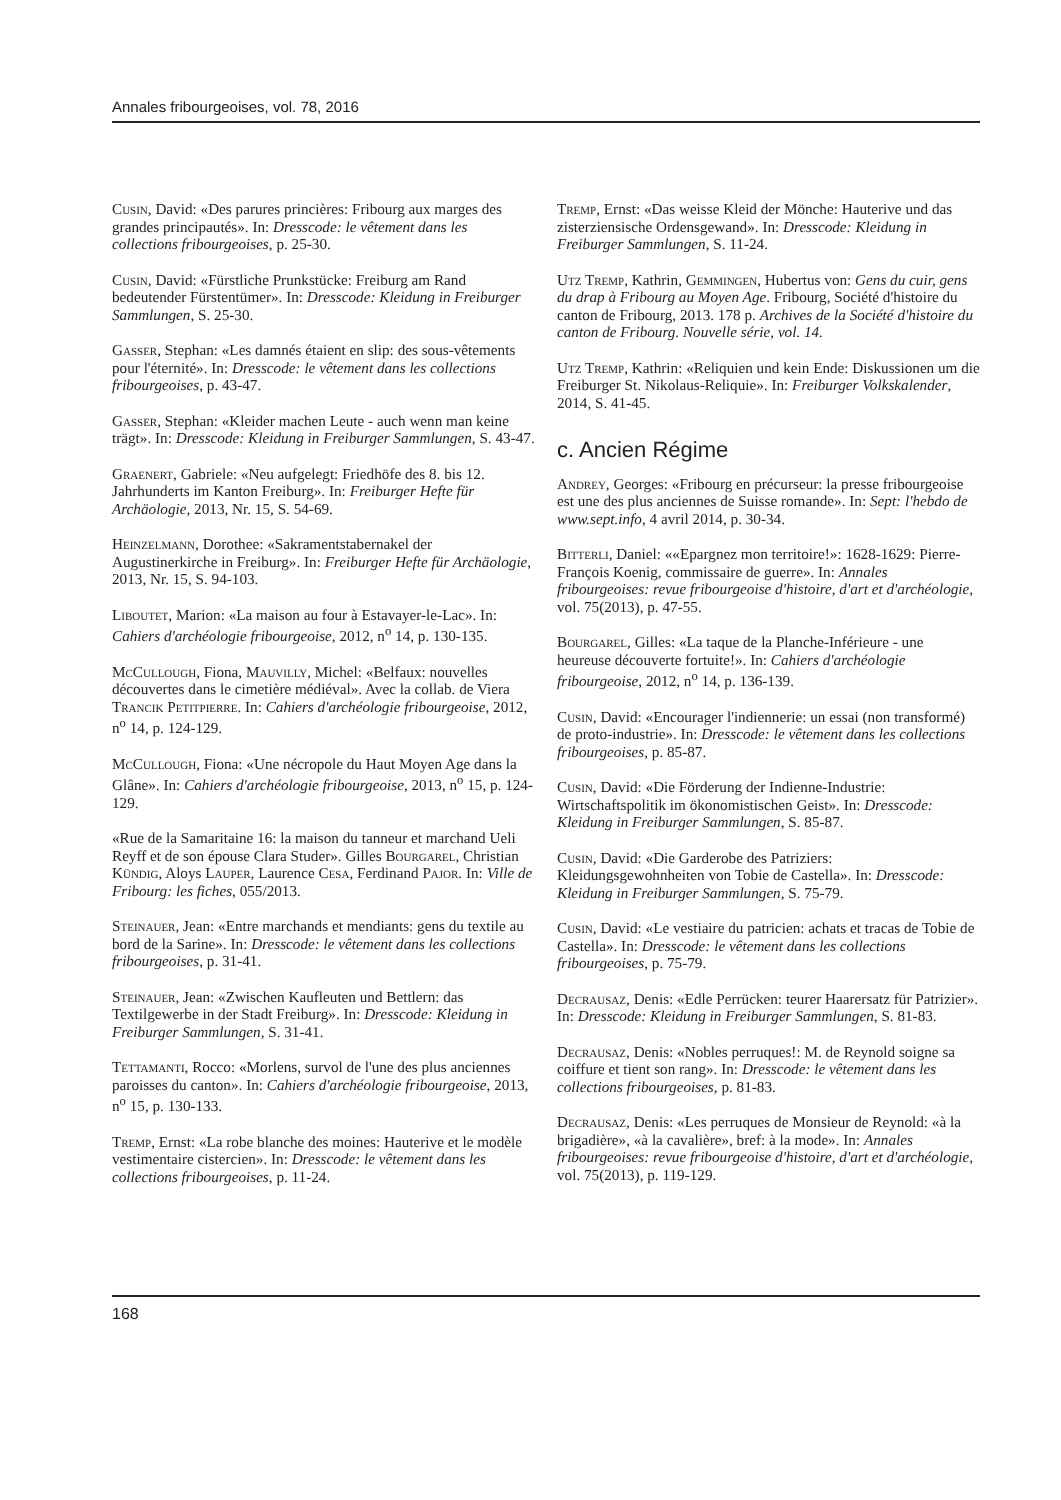Annales fribourgeoises, vol. 78, 2016
Cusin, David: «Des parures princières: Fribourg aux marges des grandes principautés». In: Dresscode: le vêtement dans les collections fribourgeoises, p. 25-30.
Cusin, David: «Fürstliche Prunkstücke: Freiburg am Rand bedeutender Fürstentümer». In: Dresscode: Kleidung in Freiburger Sammlungen, S. 25-30.
Gasser, Stephan: «Les damnés étaient en slip: des sous-vêtements pour l'éternité». In: Dresscode: le vêtement dans les collections fribourgeoises, p. 43-47.
Gasser, Stephan: «Kleider machen Leute - auch wenn man keine trägt». In: Dresscode: Kleidung in Freiburger Sammlungen, S. 43-47.
Graenert, Gabriele: «Neu aufgelegt: Friedhöfe des 8. bis 12. Jahrhunderts im Kanton Freiburg». In: Freiburger Hefte für Archäologie, 2013, Nr. 15, S. 54-69.
Heinzelmann, Dorothee: «Sakramentstabernakel der Augustinerkirche in Freiburg». In: Freiburger Hefte für Archäologie, 2013, Nr. 15, S. 94-103.
Liboutet, Marion: «La maison au four à Estavayer-le-Lac». In: Cahiers d'archéologie fribourgeoise, 2012, n<sup>o</sup> 14, p. 130-135.
McCullough, Fiona, Mauvilly, Michel: «Belfaux: nouvelles découvertes dans le cimetière médiéval». Avec la collab. de Viera Trancik Petitpierre. In: Cahiers d'archéologie fribourgeoise, 2012, n<sup>o</sup> 14, p. 124-129.
McCullough, Fiona: «Une nécropole du Haut Moyen Age dans la Glâne». In: Cahiers d'archéologie fribourgeoise, 2013, n<sup>o</sup> 15, p. 124-129.
«Rue de la Samaritaine 16: la maison du tanneur et marchand Ueli Reyff et de son épouse Clara Studer». Gilles Bourgarel, Christian Kündig, Aloys Lauper, Laurence Cesa, Ferdinand Pajor. In: Ville de Fribourg: les fiches, 055/2013.
Steinauer, Jean: «Entre marchands et mendiants: gens du textile au bord de la Sarine». In: Dresscode: le vêtement dans les collections fribourgeoises, p. 31-41.
Steinauer, Jean: «Zwischen Kaufleuten und Bettlern: das Textilgewerbe in der Stadt Freiburg». In: Dresscode: Kleidung in Freiburger Sammlungen, S. 31-41.
Tettamanti, Rocco: «Morlens, survol de l'une des plus anciennes paroisses du canton». In: Cahiers d'archéologie fribourgeoise, 2013, n<sup>o</sup> 15, p. 130-133.
Tremp, Ernst: «La robe blanche des moines: Hauterive et le modèle vestimentaire cistercien». In: Dresscode: le vêtement dans les collections fribourgeoises, p. 11-24.
Tremp, Ernst: «Das weisse Kleid der Mönche: Hauterive und das zisterziensische Ordensgewand». In: Dresscode: Kleidung in Freiburger Sammlungen, S. 11-24.
Utz Tremp, Kathrin, Gemmingen, Hubertus von: Gens du cuir, gens du drap à Fribourg au Moyen Age. Fribourg, Société d'histoire du canton de Fribourg, 2013. 178 p. Archives de la Société d'histoire du canton de Fribourg. Nouvelle série, vol. 14.
Utz Tremp, Kathrin: «Reliquien und kein Ende: Diskussionen um die Freiburger St. Nikolaus-Reliquie». In: Freiburger Volkskalender, 2014, S. 41-45.
c. Ancien Régime
Andrey, Georges: «Fribourg en précurseur: la presse fribourgeoise est une des plus anciennes de Suisse romande». In: Sept: l'hebdo de www.sept.info, 4 avril 2014, p. 30-34.
Bitterli, Daniel: ««Epargnez mon territoire!»: 1628-1629: Pierre-François Koenig, commissaire de guerre». In: Annales fribourgeoises: revue fribourgeoise d'histoire, d'art et d'archéologie, vol. 75(2013), p. 47-55.
Bourgarel, Gilles: «La taque de la Planche-Inférieure - une heureuse découverte fortuite!». In: Cahiers d'archéologie fribourgeoise, 2012, n<sup>o</sup> 14, p. 136-139.
Cusin, David: «Encourager l'indiennerie: un essai (non transformé) de proto-industrie». In: Dresscode: le vêtement dans les collections fribourgeoises, p. 85-87.
Cusin, David: «Die Förderung der Indienne-Industrie: Wirtschaftspolitik im ökonomistischen Geist». In: Dresscode: Kleidung in Freiburger Sammlungen, S. 85-87.
Cusin, David: «Die Garderobe des Patriziers: Kleidungsgewohnheiten von Tobie de Castella». In: Dresscode: Kleidung in Freiburger Sammlungen, S. 75-79.
Cusin, David: «Le vestiaire du patricien: achats et tracas de Tobie de Castella». In: Dresscode: le vêtement dans les collections fribourgeoises, p. 75-79.
Decrausaz, Denis: «Edle Perrücken: teurer Haarersatz für Patrizier». In: Dresscode: Kleidung in Freiburger Sammlungen, S. 81-83.
Decrausaz, Denis: «Nobles perruques!: M. de Reynold soigne sa coiffure et tient son rang». In: Dresscode: le vêtement dans les collections fribourgeoises, p. 81-83.
Decrausaz, Denis: «Les perruques de Monsieur de Reynold: «à la brigadière», «à la cavalière», bref: à la mode». In: Annales fribourgeoises: revue fribourgeoise d'histoire, d'art et d'archéologie, vol. 75(2013), p. 119-129.
168